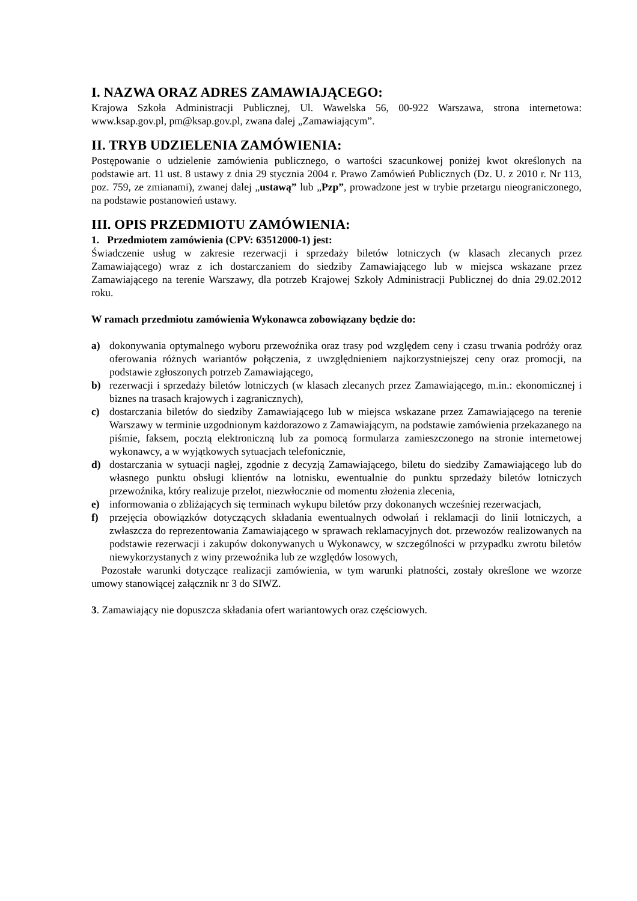I. NAZWA ORAZ ADRES ZAMAWIAJĄCEGO:
Krajowa Szkoła Administracji Publicznej, Ul. Wawelska 56, 00-922 Warszawa, strona internetowa: www.ksap.gov.pl, pm@ksap.gov.pl, zwana dalej „Zamawiającym”.
II. TRYB UDZIELENIA ZAMÓWIENIA:
Postępowanie o udzielenie zamówienia publicznego, o wartości szacunkowej poniżej kwot określonych na podstawie art. 11 ust. 8 ustawy z dnia 29 stycznia 2004 r. Prawo Zamówień Publicznych (Dz. U. z 2010 r. Nr 113, poz. 759, ze zmianami), zwanej dalej „ustawą” lub „Pzp”, prowadzone jest w trybie przetargu nieograniczonego, na podstawie postanowień ustawy.
III. OPIS PRZEDMIOTU ZAMÓWIENIA:
1. Przedmiotem zamówienia (CPV: 63512000-1) jest:
Świadczenie usług w zakresie rezerwacji i sprzedaży biletów lotniczych (w klasach zlecanych przez Zamawiającego) wraz z ich dostarczaniem do siedziby Zamawiającego lub w miejsca wskazane przez Zamawiającego na terenie Warszawy, dla potrzeb Krajowej Szkoły Administracji Publicznej do dnia 29.02.2012 roku.
W ramach przedmiotu zamówienia Wykonawca zobowiązany będzie do:
a) dokonywania optymalnego wyboru przewoźnika oraz trasy pod względem ceny i czasu trwania podróży oraz oferowania różnych wariantów połączenia, z uwzględnieniem najkorzystniejszej ceny oraz promocji, na podstawie zgłoszonych potrzeb Zamawiającego,
b) rezerwacji i sprzedaży biletów lotniczych (w klasach zlecanych przez Zamawiającego, m.in.: ekonomicznej i biznes na trasach krajowych i zagranicznych),
c) dostarczania biletów do siedziby Zamawiającego lub w miejsca wskazane przez Zamawiającego na terenie Warszawy w terminie uzgodnionym każdorazowo z Zamawiającym, na podstawie zamówienia przekazanego na piśmie, faksem, pocztą elektroniczną lub za pomocą formularza zamieszczonego na stronie internetowej wykonawcy, a w wyjątkowych sytuacjach telefonicznie,
d) dostarczania w sytuacji nagłej, zgodnie z decyzją Zamawiającego, biletu do siedziby Zamawiającego lub do własnego punktu obsługi klientów na lotnisku, ewentualnie do punktu sprzedaży biletów lotniczych przewoźnika, który realizuje przelot, niezwłocznie od momentu złożenia zlecenia,
e) informowania o zbliżających się terminach wykupu biletów przy dokonanych wcześniej rezerwacjach,
f) przejęcia obowiązków dotyczących składania ewentualnych odwołań i reklamacji do linii lotniczych, a zwłaszcza do reprezentowania Zamawiającego w sprawach reklamacyjnych dot. przewozów realizowanych na podstawie rezerwacji i zakupów dokonywanych u Wykonawcy, w szczególności w przypadku zwrotu biletów niewykorzystanych z winy przewoźnika lub ze względów losowych,
Pozostałe warunki dotyczące realizacji zamówienia, w tym warunki płatności, zostały określone we wzorze umowy stanowiącej załącznik nr 3 do SIWZ.
3. Zamawiający nie dopuszcza składania ofert wariantowych oraz częściowych.